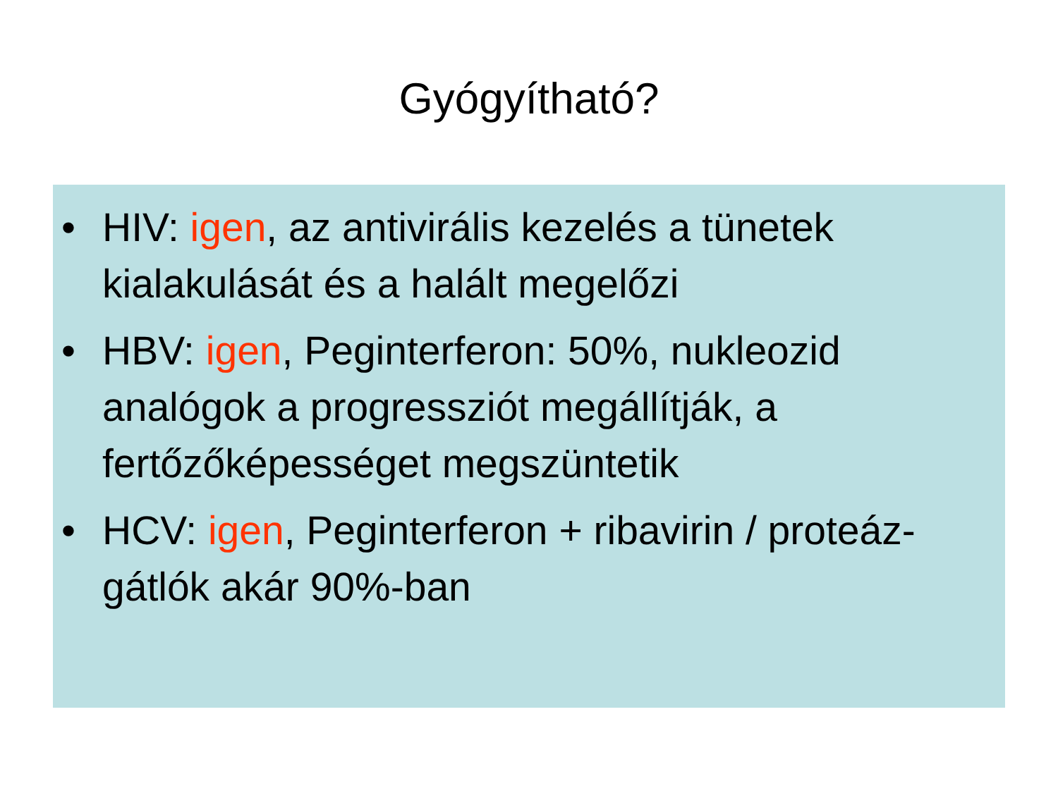Gyógyítható?
• HIV: igen, az antivirális kezelés a tünetek kialakulását és a halált megelőzi
• HBV: igen, Peginterferon: 50%, nukleozid analógok a progressziót megállítják, a fertőzőképességet megszüntetik
• HCV: igen, Peginterferon + ribavirin / proteáz-gátlók akár 90%-ban